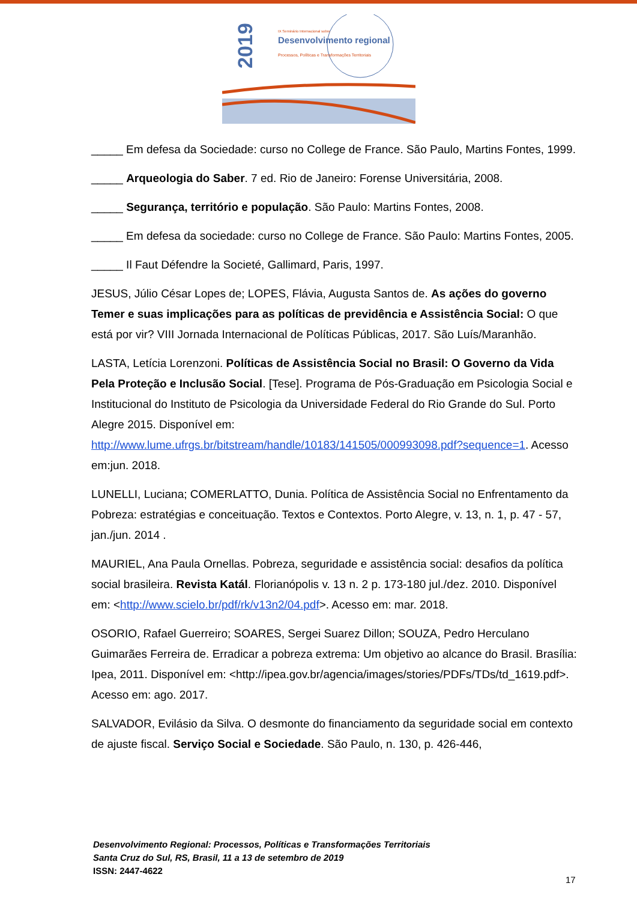2019
IX Seminário Internacional sobre
Desenvolvimento regional
Processos, Políticas e Transformações Territoriais
_____ Em defesa da Sociedade: curso no College de France. São Paulo, Martins Fontes, 1999.
_____ Arqueologia do Saber. 7 ed. Rio de Janeiro: Forense Universitária, 2008.
_____ Segurança, território e população. São Paulo: Martins Fontes, 2008.
_____ Em defesa da sociedade: curso no College de France. São Paulo: Martins Fontes, 2005.
_____ Il Faut Défendre la Societé, Gallimard, Paris, 1997.
JESUS, Júlio César Lopes de; LOPES, Flávia, Augusta Santos de. As ações do governo Temer e suas implicações para as políticas de previdência e Assistência Social: O que está por vir? VIII Jornada Internacional de Políticas Públicas, 2017. São Luís/Maranhão.
LASTA, Letícia Lorenzoni. Políticas de Assistência Social no Brasil: O Governo da Vida Pela Proteção e Inclusão Social. [Tese]. Programa de Pós-Graduação em Psicologia Social e Institucional do Instituto de Psicologia da Universidade Federal do Rio Grande do Sul. Porto Alegre 2015. Disponível em: http://www.lume.ufrgs.br/bitstream/handle/10183/141505/000993098.pdf?sequence=1. Acesso em:jun. 2018.
LUNELLI, Luciana; COMERLATTO, Dunia. Política de Assistência Social no Enfrentamento da Pobreza: estratégias e conceituação. Textos e Contextos. Porto Alegre, v. 13, n. 1, p. 47 - 57, jan./jun. 2014 .
MAURIEL, Ana Paula Ornellas. Pobreza, seguridade e assistência social: desafios da política social brasileira. Revista Katál. Florianópolis v. 13 n. 2 p. 173-180 jul./dez. 2010. Disponível em: <http://www.scielo.br/pdf/rk/v13n2/04.pdf>. Acesso em: mar. 2018.
OSORIO, Rafael Guerreiro; SOARES, Sergei Suarez Dillon; SOUZA, Pedro Herculano Guimarães Ferreira de. Erradicar a pobreza extrema: Um objetivo ao alcance do Brasil. Brasília: Ipea, 2011. Disponível em: <http://ipea.gov.br/agencia/images/stories/PDFs/TDs/td_1619.pdf>. Acesso em: ago. 2017.
SALVADOR, Evilásio da Silva. O desmonte do financiamento da seguridade social em contexto de ajuste fiscal. Serviço Social e Sociedade. São Paulo, n. 130, p. 426-446,
Desenvolvimento Regional: Processos, Políticas e Transformações Territoriais
Santa Cruz do Sul, RS, Brasil, 11 a 13 de setembro de 2019
ISSN: 2447-4622
17